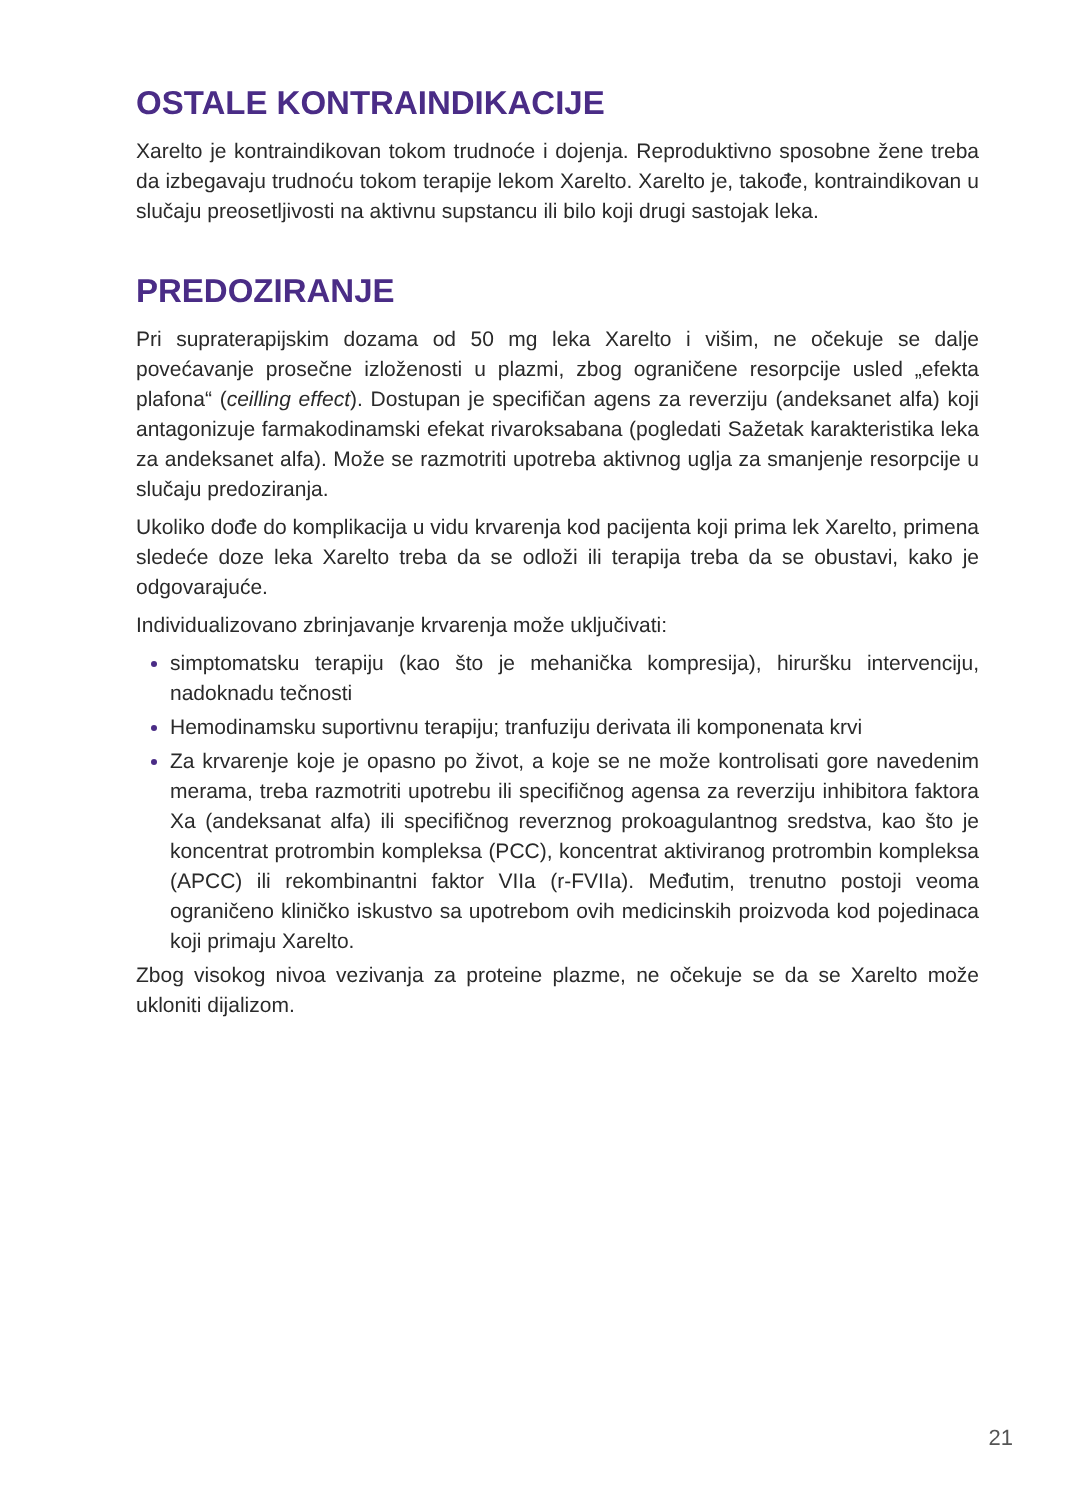OSTALE KONTRAINDIKACIJE
Xarelto je kontraindikovan tokom trudnoće i dojenja. Reproduktivno sposobne žene treba da izbegavaju trudnoću tokom terapije lekom Xarelto. Xarelto je, takođe, kontraindikovan u slučaju preosetljivosti na aktivnu supstancu ili bilo koji drugi sastojak leka.
PREDOZIRANJE
Pri supraterapijskim dozama od 50 mg leka Xarelto i višim, ne očekuje se dalje povećavanje prosečne izloženosti u plazmi, zbog ograničene resorpcije usled „efekta plafona“ (ceilling effect). Dostupan je specifičan agens za reverziju (andeksanet alfa) koji antagonizuje farmakodinamski efekat rivaroksabana (pogledati Sažetak karakteristika leka za andeksanet alfa). Može se razmotriti upotreba aktivnog uglja za smanjenje resorpcije u slučaju predoziranja.
Ukoliko dođe do komplikacija u vidu krvarenja kod pacijenta koji prima lek Xarelto, primena sledeće doze leka Xarelto treba da se odloži ili terapija treba da se obustavi, kako je odgovarajuće.
Individualizovano zbrinjavanje krvarenja može uključivati:
simptomatsku terapiju (kao što je mehanička kompresija), hiruršku intervenciju, nadoknadu tečnosti
Hemodinamsku suportivnu terapiju; tranfuziju derivata ili komponenata krvi
Za krvarenje koje je opasno po život, a koje se ne može kontrolisati gore navedenim merama, treba razmotriti upotrebu ili specifičnog agensa za reverziju inhibitora faktora Xa (andeksanat alfa) ili specifičnog reverznog prokoagulantnog sredstva, kao što je koncentrat protrombin kompleksa (PCC), koncentrat aktiviranog protrombin kompleksa (APCC) ili rekombinantni faktor VIIa (r-FVIIa). Međutim, trenutno postoji veoma ograničeno kliničko iskustvo sa upotrebom ovih medicinskih proizvoda kod pojedinaca koji primaju Xarelto.
Zbog visokog nivoa vezivanja za proteine plazme, ne očekuje se da se Xarelto može ukloniti dijalizom.
21